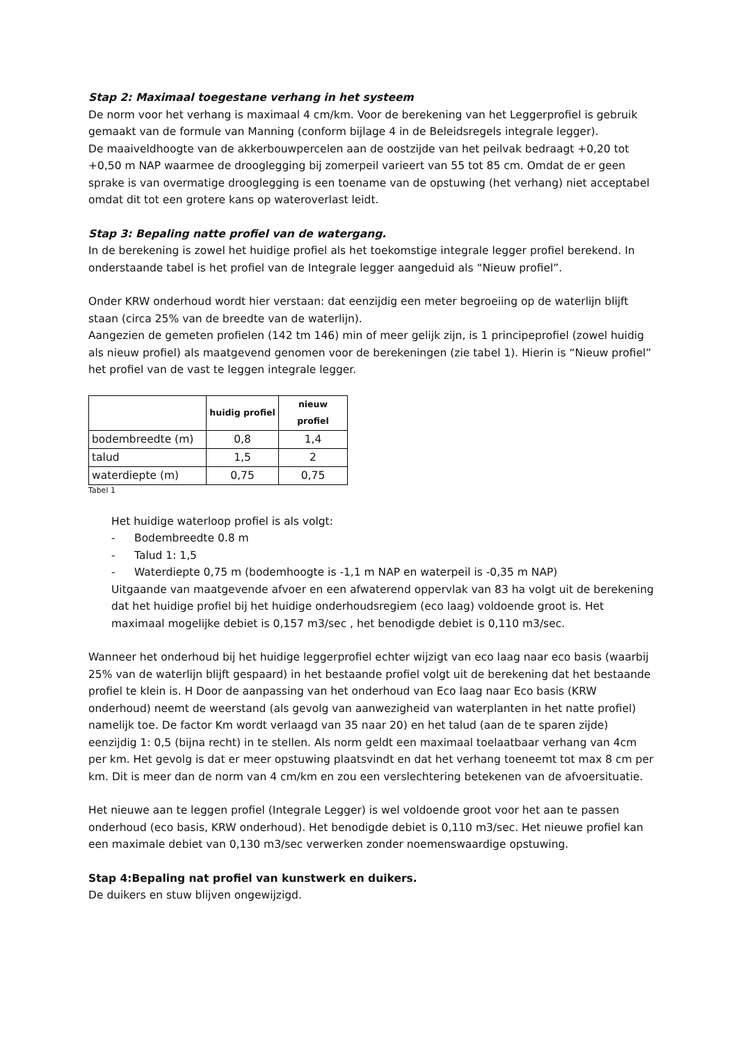Stap 2: Maximaal toegestane verhang in het systeem
De norm voor het verhang is maximaal 4 cm/km. Voor de berekening van het Leggerprofiel is gebruik gemaakt van de formule van Manning (conform bijlage 4 in de Beleidsregels integrale legger).
De maaiveldhoogte van de akkerbouwpercelen aan de oostzijde van het peilvak bedraagt +0,20 tot +0,50 m NAP waarmee de drooglegging bij zomerpeil varieert van 55 tot 85 cm. Omdat de er geen sprake is van overmatige drooglegging is een toename van de opstuwing (het verhang) niet acceptabel omdat dit tot een grotere kans op wateroverlast leidt.
Stap 3: Bepaling natte profiel van de watergang.
In de berekening is zowel het huidige profiel als het toekomstige integrale legger profiel berekend. In onderstaande tabel is het profiel van de Integrale legger aangeduid als “Nieuw profiel”.
Onder KRW onderhoud wordt hier verstaan: dat eenzijdig een meter begroeiing op de waterlijn blijft staan (circa 25% van de breedte van de waterlijn).
Aangezien de gemeten profielen (142 tm 146) min of meer gelijk zijn, is 1 principeprofiel (zowel huidig als nieuw profiel) als maatgevend genomen voor de berekeningen (zie tabel 1). Hierin is “Nieuw profiel” het profiel van de vast te leggen integrale legger.
| | huidig profiel | nieuw profiel |
| --- | --- | --- |
| bodembreedte (m) | 0,8 | 1,4 |
| talud | 1,5 | 2 |
| waterdiepte (m) | 0,75 | 0,75 |
Tabel 1
Het huidige waterloop profiel is als volgt:
- Bodembreedte 0.8 m
- Talud 1: 1,5
- Waterdiepte 0,75 m (bodemhoogte is -1,1 m NAP en waterpeil is -0,35 m NAP)
Uitgaande van maatgevende afvoer en een afwaterend oppervlak van 83 ha volgt uit de berekening dat het huidige profiel bij het huidige onderhoudsregiem (eco laag) voldoende groot is. Het maximaal mogelijke debiet is 0,157 m3/sec , het benodigde debiet is 0,110 m3/sec.
Wanneer het onderhoud bij het huidige leggerprofiel echter wijzigt van eco laag naar eco basis (waarbij 25% van de waterlijn blijft gespaard) in het bestaande profiel volgt uit de berekening dat het bestaande profiel te klein is. H Door de aanpassing van het onderhoud van Eco laag naar Eco basis (KRW onderhoud) neemt de weerstand (als gevolg van aanwezigheid van waterplanten in het natte profiel) namelijk toe. De factor Km wordt verlaagd van 35 naar 20) en het talud (aan de te sparen zijde) eenzijdig 1: 0,5 (bijna recht) in te stellen. Als norm geldt een maximaal toelaatbaar verhang van 4cm per km. Het gevolg is dat er meer opstuwing plaatsvindt en dat het verhang toeneemt tot max 8 cm per km. Dit is meer dan de norm van 4 cm/km en zou een verslechtering betekenen van de afvoersituatie.
Het nieuwe aan te leggen profiel (Integrale Legger) is wel voldoende groot voor het aan te passen onderhoud (eco basis, KRW onderhoud). Het benodigde debiet is 0,110 m3/sec. Het nieuwe profiel kan een maximale debiet van 0,130 m3/sec verwerken zonder noemenswaardige opstuwing.
Stap 4:Bepaling nat profiel van kunstwerk en duikers.
De duikers en stuw blijven ongewijzigd.